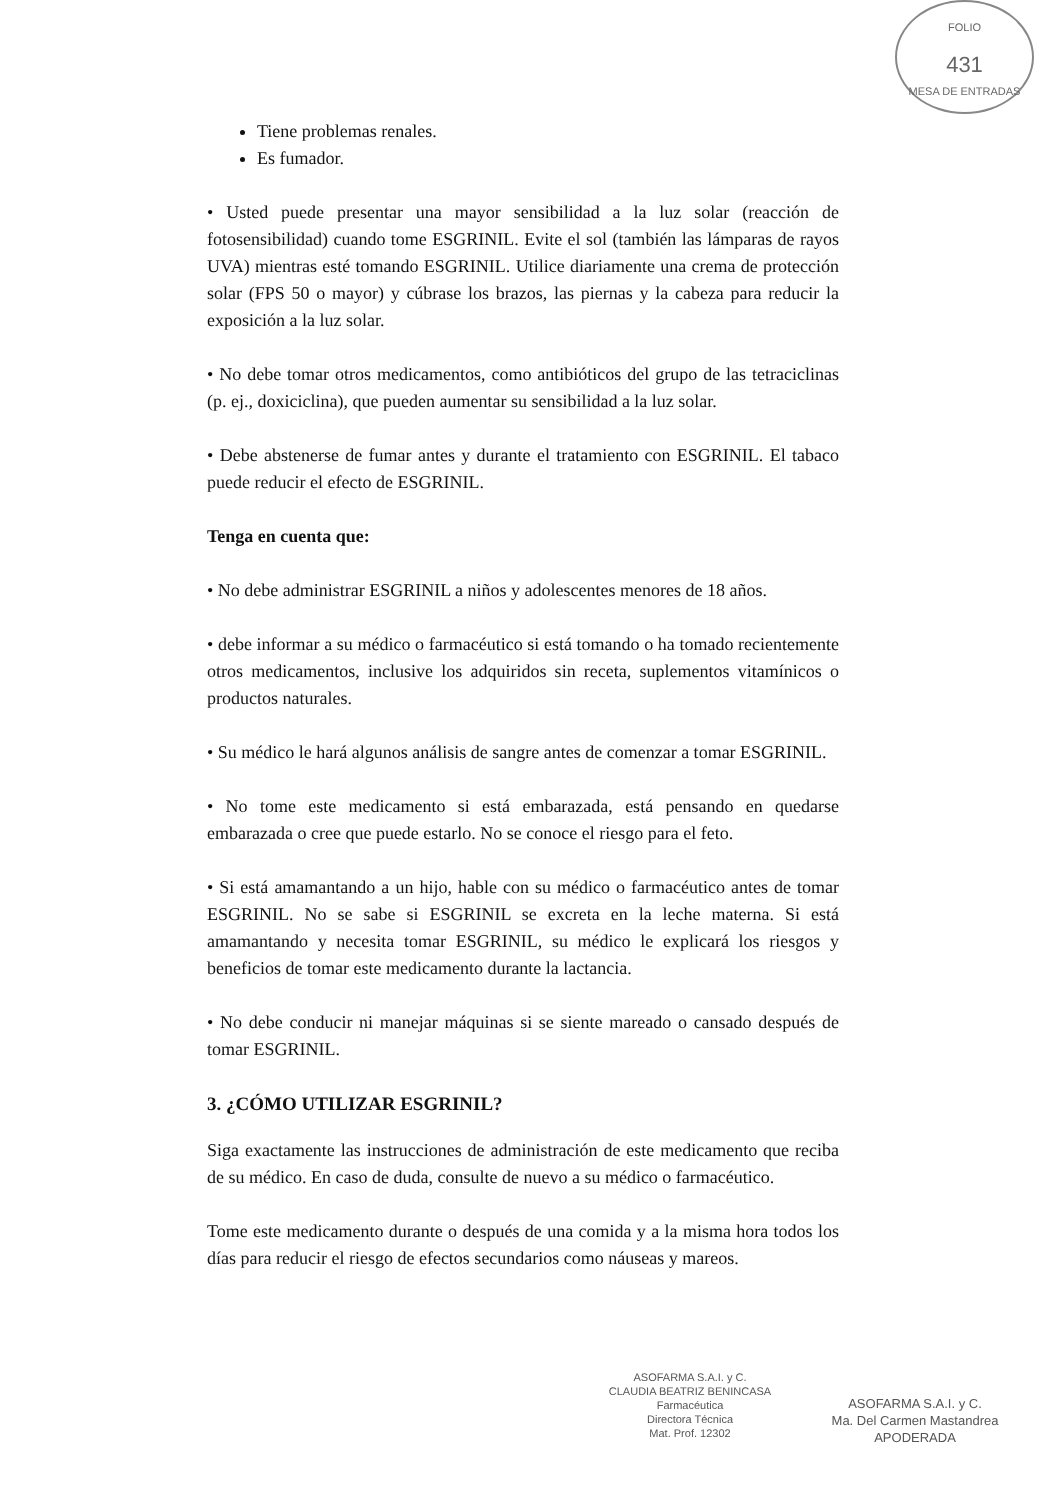FOLIO
431
MESA DE ENTRADAS
Tiene problemas renales.
Es fumador.
• Usted puede presentar una mayor sensibilidad a la luz solar (reacción de fotosensibilidad) cuando tome ESGRINIL. Evite el sol (también las lámparas de rayos UVA) mientras esté tomando ESGRINIL. Utilice diariamente una crema de protección solar (FPS 50 o mayor) y cúbrase los brazos, las piernas y la cabeza para reducir la exposición a la luz solar.
• No debe tomar otros medicamentos, como antibióticos del grupo de las tetraciclinas (p. ej., doxiciclina), que pueden aumentar su sensibilidad a la luz solar.
• Debe abstenerse de fumar antes y durante el tratamiento con ESGRINIL. El tabaco puede reducir el efecto de ESGRINIL.
Tenga en cuenta que:
• No debe administrar ESGRINIL a niños y adolescentes menores de 18 años.
• debe informar a su médico o farmacéutico si está tomando o ha tomado recientemente otros medicamentos, inclusive los adquiridos sin receta, suplementos vitamínicos o productos naturales.
• Su médico le hará algunos análisis de sangre antes de comenzar a tomar ESGRINIL.
• No tome este medicamento si está embarazada, está pensando en quedarse embarazada o cree que puede estarlo. No se conoce el riesgo para el feto.
• Si está amamantando a un hijo, hable con su médico o farmacéutico antes de tomar ESGRINIL. No se sabe si ESGRINIL se excreta en la leche materna. Si está amamantando y necesita tomar ESGRINIL, su médico le explicará los riesgos y beneficios de tomar este medicamento durante la lactancia.
• No debe conducir ni manejar máquinas si se siente mareado o cansado después de tomar ESGRINIL.
3. ¿CÓMO UTILIZAR ESGRINIL?
Siga exactamente las instrucciones de administración de este medicamento que reciba de su médico. En caso de duda, consulte de nuevo a su médico o farmacéutico.
Tome este medicamento durante o después de una comida y a la misma hora todos los días para reducir el riesgo de efectos secundarios como náuseas y mareos.
ASOFARMA S.A.I. y C.
CLAUDIA BEATRIZ BENINCASA
Farmacéutica
Directora Técnica
Mat. Prof. 12302
ASOFARMA S.A.I. y C.
Ma. Del Carmen Mastandrea
APODERADA